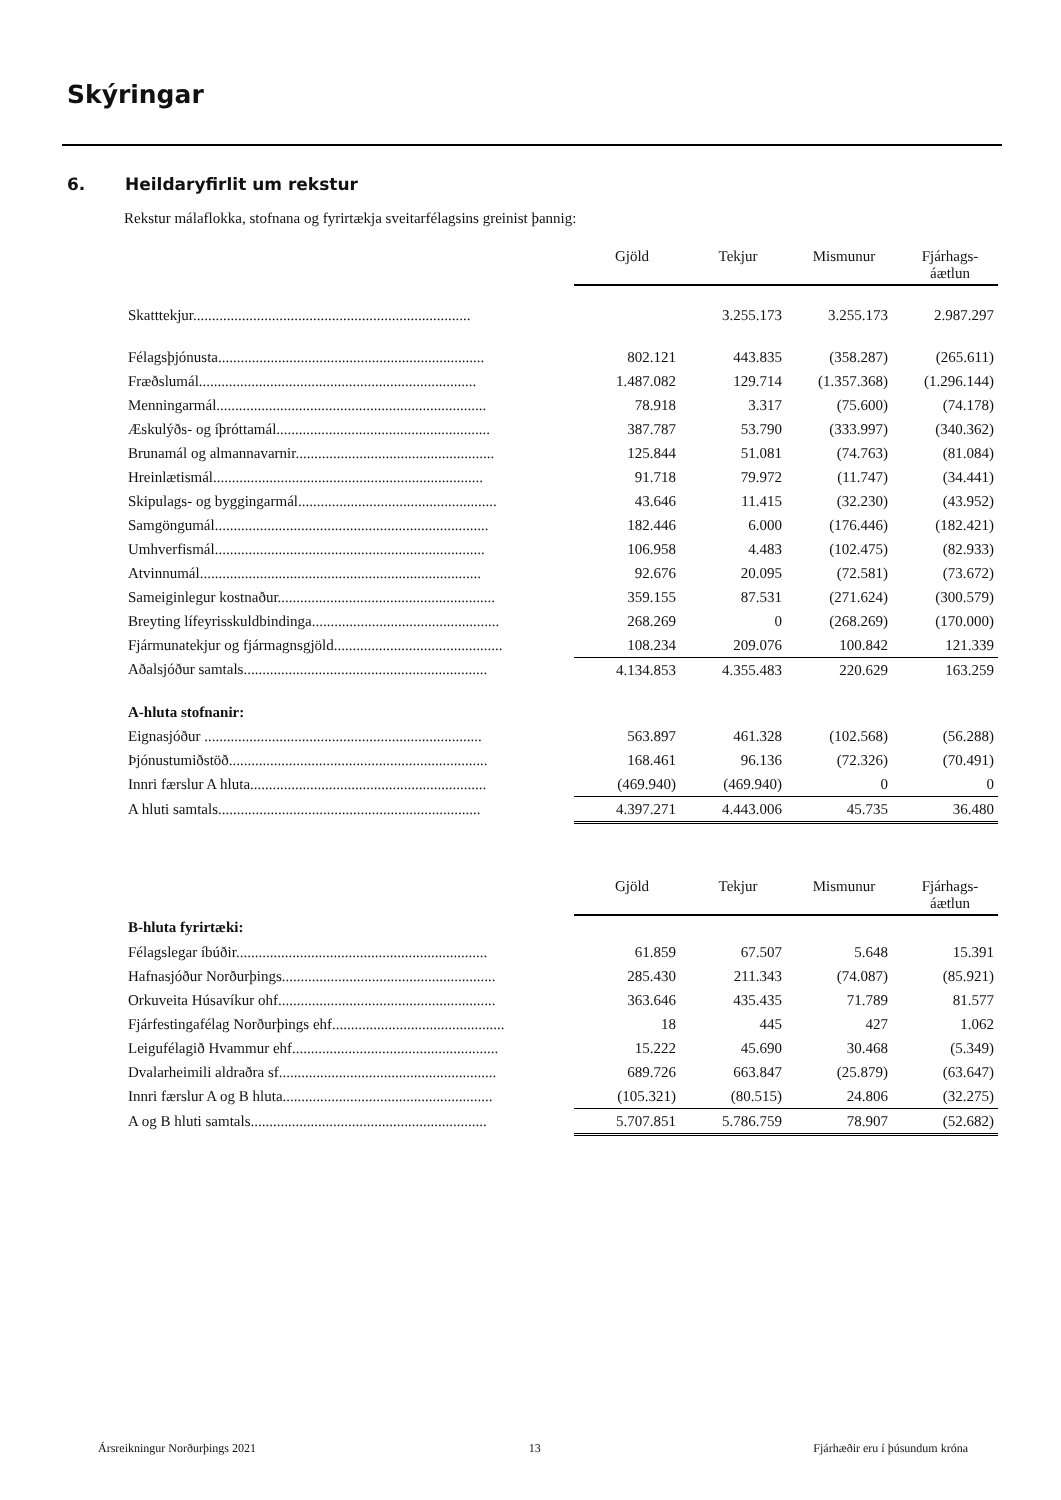Skýringar
6. Heildaryfirlit um rekstur
Rekstur málaflokka, stofnana og fyrirtækja sveitarfélagsins greinist þannig:
| | Gjöld | Tekjur | Mismunur | Fjárhags- áætlun |
| --- | --- | --- | --- | --- |
| Skatttekjur.......................................................................... | | 3.255.173 | 3.255.173 | 2.987.297 |
| Félagsþjónusta....................................................................... | 802.121 | 443.835 | (358.287) | (265.611) |
| Fræðslumál.......................................................................... | 1.487.082 | 129.714 | (1.357.368) | (1.296.144) |
| Menningarmál........................................................................ | 78.918 | 3.317 | (75.600) | (74.178) |
| Æskulýðs- og íþróttamál......................................................... | 387.787 | 53.790 | (333.997) | (340.362) |
| Brunamál og almannavarnir..................................................... | 125.844 | 51.081 | (74.763) | (81.084) |
| Hreinlætismál........................................................................ | 91.718 | 79.972 | (11.747) | (34.441) |
| Skipulags- og byggingarmál..................................................... | 43.646 | 11.415 | (32.230) | (43.952) |
| Samgöngumál......................................................................... | 182.446 | 6.000 | (176.446) | (182.421) |
| Umhverfismál........................................................................ | 106.958 | 4.483 | (102.475) | (82.933) |
| Atvinnumál........................................................................... | 92.676 | 20.095 | (72.581) | (73.672) |
| Sameiginlegur kostnaður.......................................................... | 359.155 | 87.531 | (271.624) | (300.579) |
| Breyting lífeyrisskuldbindinga.................................................. | 268.269 | 0 | (268.269) | (170.000) |
| Fjármunatekjur og fjármagnsgjöld............................................. | 108.234 | 209.076 | 100.842 | 121.339 |
| Aðalsjóður samtals................................................................. | 4.134.853 | 4.355.483 | 220.629 | 163.259 |
| A-hluta stofnanir: | | | | |
| Eignasjóður .......................................................................... | 563.897 | 461.328 | (102.568) | (56.288) |
| Þjónustumiðstöð..................................................................... | 168.461 | 96.136 | (72.326) | (70.491) |
| Innri færslur A hluta............................................................... | (469.940) | (469.940) | 0 | 0 |
| A hluti samtals...................................................................... | 4.397.271 | 4.443.006 | 45.735 | 36.480 |
| | Gjöld | Tekjur | Mismunur | Fjárhags- áætlun |
| --- | --- | --- | --- | --- |
| B-hluta fyrirtæki: | | | | |
| Félagslegar íbúðir................................................................... | 61.859 | 67.507 | 5.648 | 15.391 |
| Hafnasjóður Norðurþings......................................................... | 285.430 | 211.343 | (74.087) | (85.921) |
| Orkuveita Húsavíkur ohf.......................................................... | 363.646 | 435.435 | 71.789 | 81.577 |
| Fjárfestingafélag Norðurþings ehf.............................................. | 18 | 445 | 427 | 1.062 |
| Leigufélagið Hvammur ehf....................................................... | 15.222 | 45.690 | 30.468 | (5.349) |
| Dvalarheimili aldraðra sf.......................................................... | 689.726 | 663.847 | (25.879) | (63.647) |
| Innri færslur A og B hluta........................................................ | (105.321) | (80.515) | 24.806 | (32.275) |
| A og B hluti samtals............................................................... | 5.707.851 | 5.786.759 | 78.907 | (52.682) |
Ársreikningur Norðurþings 2021 13 Fjárhæðir eru í þúsundum króna